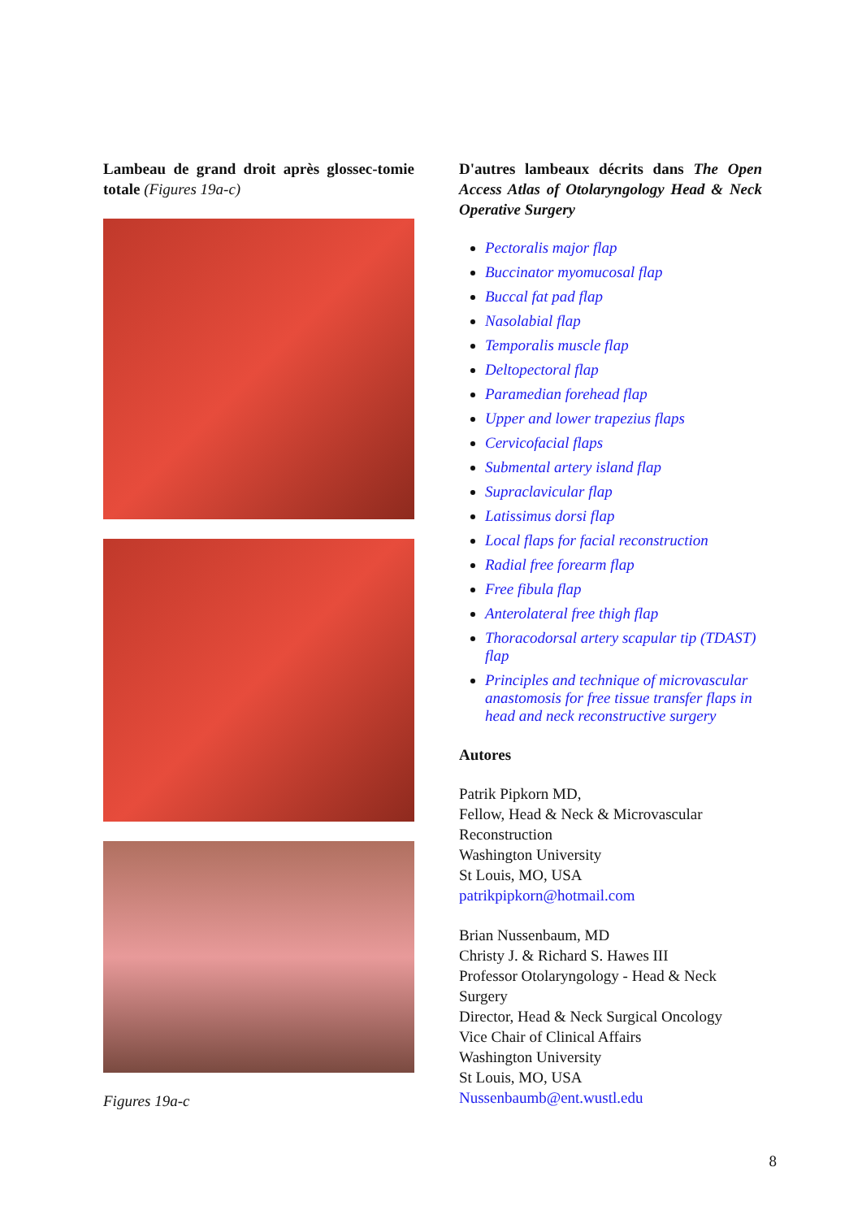Lambeau de grand droit après glossec-tomie totale (Figures 19a-c)
Figures 19a-c
D'autres lambeaux décrits dans The Open Access Atlas of Otolaryngology Head & Neck Operative Surgery
Pectoralis major flap
Buccinator myomucosal flap
Buccal fat pad flap
Nasolabial flap
Temporalis muscle flap
Deltopectoral flap
Paramedian forehead flap
Upper and lower trapezius flaps
Cervicofacial flaps
Submental artery island flap
Supraclavicular flap
Latissimus dorsi flap
Local flaps for facial reconstruction
Radial free forearm flap
Free fibula flap
Anterolateral free thigh flap
Thoracodorsal artery scapular tip (TDAST) flap
Principles and technique of microvascular anastomosis for free tissue transfer flaps in head and neck reconstructive surgery
Autores
Patrik Pipkorn MD,
Fellow, Head & Neck & Microvascular Reconstruction
Washington University
St Louis, MO, USA
patrikpipkorn@hotmail.com
Brian Nussenbaum, MD
Christy J. & Richard S. Hawes III
Professor Otolaryngology - Head & Neck Surgery
Director, Head & Neck Surgical Oncology
Vice Chair of Clinical Affairs
Washington University
St Louis, MO, USA
Nussenbaumb@ent.wustl.edu
8